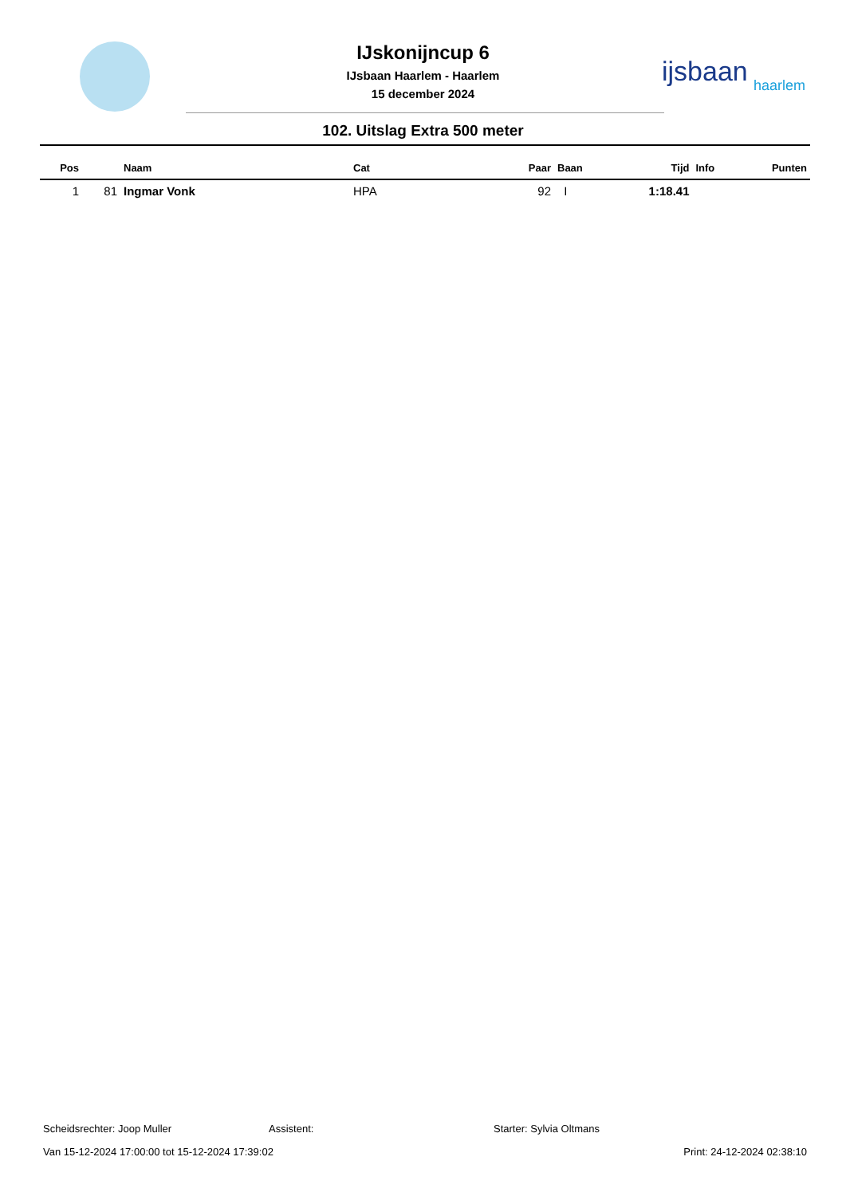IJskonijncup 6
IJsbaan Haarlem - Haarlem
15 december 2024
ijsbaan
haarlem
102. Uitslag Extra 500 meter
| Pos | | Naam | Cat | Paar | Baan | Tijd | Info | Punten |
| --- | --- | --- | --- | --- | --- | --- | --- | --- |
| 1 | 81 | Ingmar Vonk | HPA | 92 | I | 1:18.41 | | |
Scheidsrechter: Joop Muller Assistent: Starter: Sylvia Oltmans
Van 15-12-2024 17:00:00 tot 15-12-2024 17:39:02 Print: 24-12-2024 02:38:10